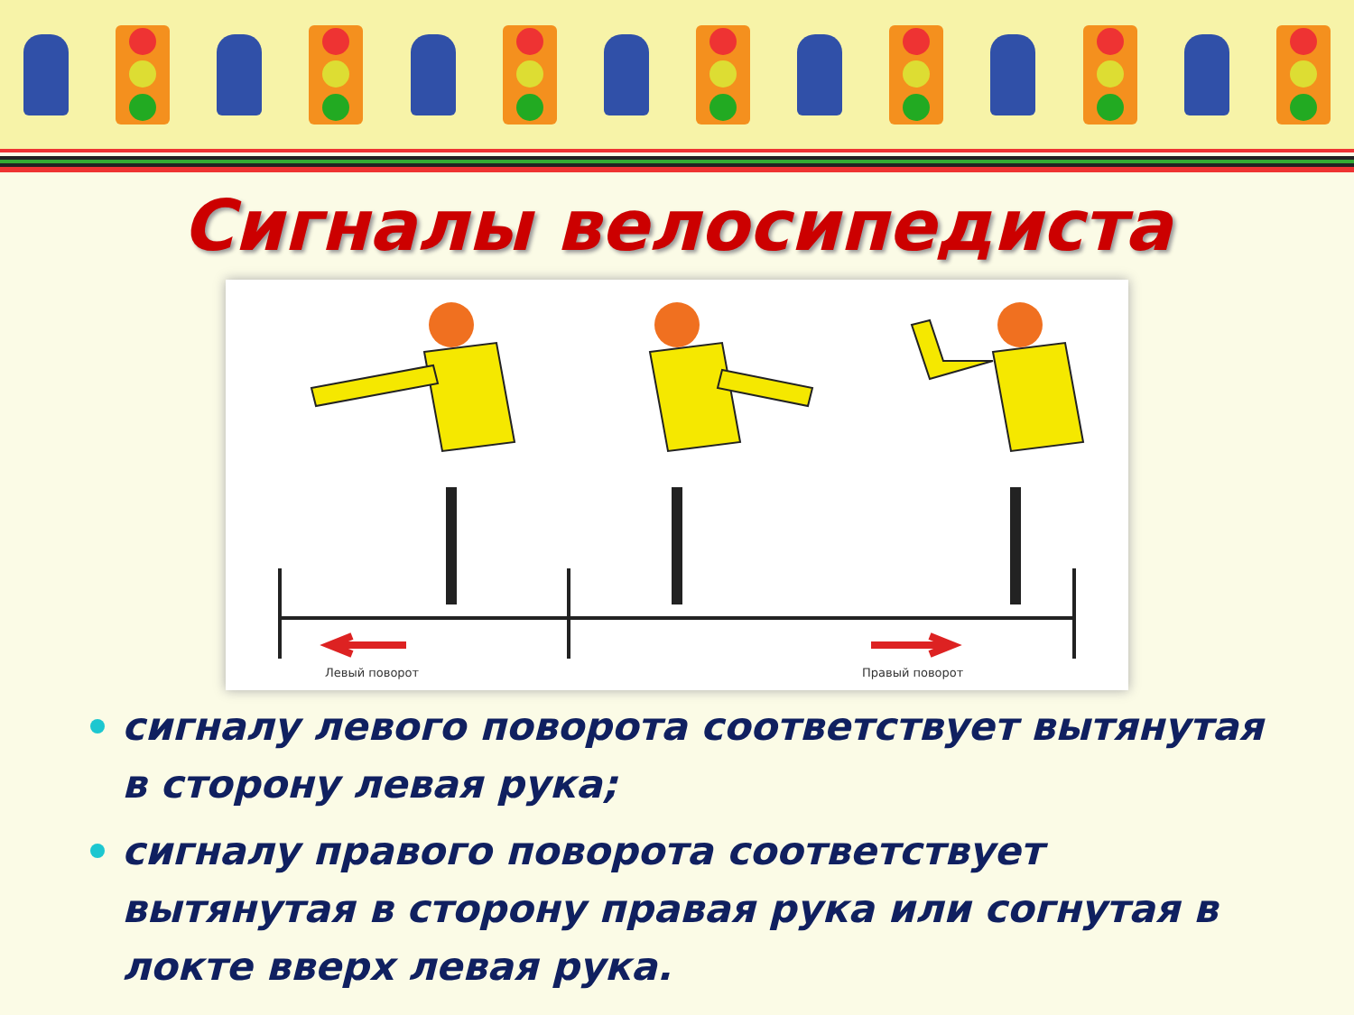Сигналы велосипедиста
Левый поворот
Правый поворот
сигналу левого поворота соответствует вытянутая в сторону левая рука;
сигналу правого поворота соответствует вытянутая в сторону правая рука или согнутая в локте вверх левая рука.